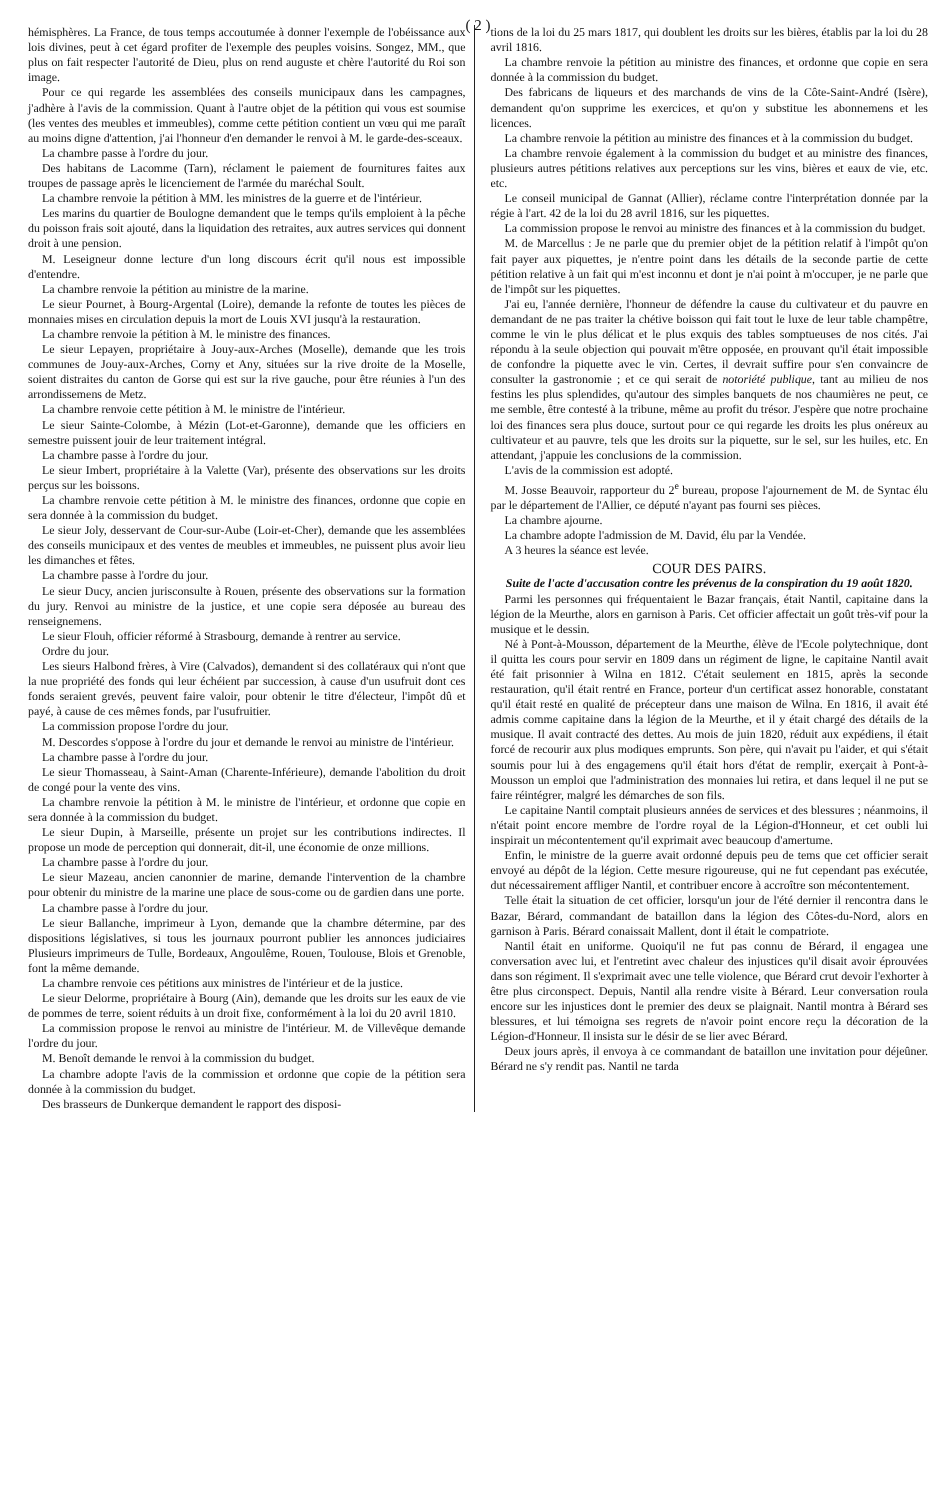( 2 )
hémisphères. La France, de tous temps accoutumée à donner l'exemple de l'obéissance aux lois divines, peut à cet égard profiter de l'exemple des peuples voisins. Songez, MM., que plus on fait respecter l'autorité de Dieu, plus on rend auguste et chère l'autorité du Roi son image.
Pour ce qui regarde les assemblées des conseils municipaux dans les campagnes, j'adhère à l'avis de la commission. Quant à l'autre objet de la pétition qui vous est soumise (les ventes des meubles et immeubles), comme cette pétition contient un vœu qui me paraît au moins digne d'attention, j'ai l'honneur d'en demander le renvoi à M. le garde-des-sceaux.
La chambre passe à l'ordre du jour.
Des habitans de Lacomme (Tarn), réclament le paiement de fournitures faites aux troupes de passage après le licenciement de l'armée du maréchal Soult.
La chambre renvoie la pétition à MM. les ministres de la guerre et de l'intérieur.
Les marins du quartier de Boulogne demandent que le temps qu'ils emploient à la pêche du poisson frais soit ajouté, dans la liquidation des retraites, aux autres services qui donnent droit à une pension.
M. Leseigneur donne lecture d'un long discours écrit qu'il nous est impossible d'entendre.
La chambre renvoie la pétition au ministre de la marine.
Le sieur Pournet, à Bourg-Argental (Loire), demande la refonte de toutes les pièces de monnaies mises en circulation depuis la mort de Louis XVI jusqu'à la restauration.
La chambre renvoie la pétition à M. le ministre des finances.
Le sieur Lepayen, propriétaire à Jouy-aux-Arches (Moselle), demande que les trois communes de Jouy-aux-Arches, Corny et Any, situées sur la rive droite de la Moselle, soient distraites du canton de Gorse qui est sur la rive gauche, pour être réunies à l'un des arrondissemens de Metz.
La chambre renvoie cette pétition à M. le ministre de l'intérieur.
Le sieur Sainte-Colombe, à Mézin (Lot-et-Garonne), demande que les officiers en semestre puissent jouir de leur traitement intégral.
La chambre passe à l'ordre du jour.
Le sieur Imbert, propriétaire à la Valette (Var), présente des observations sur les droits perçus sur les boissons.
La chambre renvoie cette pétition à M. le ministre des finances, ordonne que copie en sera donnée à la commission du budget.
Le sieur Joly, desservant de Cour-sur-Aube (Loir-et-Cher), demande que les assemblées des conseils municipaux et des ventes de meubles et immeubles, ne puissent plus avoir lieu les dimanches et fêtes.
La chambre passe à l'ordre du jour.
Le sieur Ducy, ancien jurisconsulte à Rouen, présente des observations sur la formation du jury. Renvoi au ministre de la justice, et une copie sera déposée au bureau des renseignemens.
Le sieur Flouh, officier réformé à Strasbourg, demande à rentrer au service.
Ordre du jour.
Les sieurs Halbond frères, à Vire (Calvados), demandent si des collatéraux qui n'ont que la nue propriété des fonds qui leur échéient par succession, à cause d'un usufruit dont ces fonds seraient grevés, peuvent faire valoir, pour obtenir le titre d'électeur, l'impôt dû et payé, à cause de ces mêmes fonds, par l'usufruitier.
La commission propose l'ordre du jour.
M. Descordes s'oppose à l'ordre du jour et demande le renvoi au ministre de l'intérieur.
La chambre passe à l'ordre du jour.
Le sieur Thomasseau, à Saint-Aman (Charente-Inférieure), demande l'abolition du droit de congé pour la vente des vins.
La chambre renvoie la pétition à M. le ministre de l'intérieur, et ordonne que copie en sera donnée à la commission du budget.
Le sieur Dupin, à Marseille, présente un projet sur les contributions indirectes. Il propose un mode de perception qui donnerait, dit-il, une économie de onze millions.
La chambre passe à l'ordre du jour.
Le sieur Mazeau, ancien canonnier de marine, demande l'intervention de la chambre pour obtenir du ministre de la marine une place de sous-come ou de gardien dans une porte.
La chambre passe à l'ordre du jour.
Le sieur Ballanche, imprimeur à Lyon, demande que la chambre détermine, par des dispositions législatives, si tous les journaux pourront publier les annonces judiciaires Plusieurs imprimeurs de Tulle, Bordeaux, Angoulême, Rouen, Toulouse, Blois et Grenoble, font la même demande.
La chambre renvoie ces pétitions aux ministres de l'intérieur et de la justice.
Le sieur Delorme, propriétaire à Bourg (Ain), demande que les droits sur les eaux de vie de pommes de terre, soient réduits à un droit fixe, conformément à la loi du 20 avril 1810.
La commission propose le renvoi au ministre de l'intérieur. M. de Villevêque demande l'ordre du jour.
M. Benoît demande le renvoi à la commission du budget.
La chambre adopte l'avis de la commission et ordonne que copie de la pétition sera donnée à la commission du budget.
Des brasseurs de Dunkerque demandent le rapport des disposi-
tions de la loi du 25 mars 1817, qui doublent les droits sur les bières, établis par la loi du 28 avril 1816.
La chambre renvoie la pétition au ministre des finances, et ordonne que copie en sera donnée à la commission du budget.
Des fabricans de liqueurs et des marchands de vins de la Côte-Saint-André (Isère), demandent qu'on supprime les exercices, et qu'on y substitue les abonnemens et les licences.
La chambre renvoie la pétition au ministre des finances et à la commission du budget.
La chambre renvoie également à la commission du budget et au ministre des finances, plusieurs autres pétitions relatives aux perceptions sur les vins, bières et eaux de vie, etc. etc.
Le conseil municipal de Gannat (Allier), réclame contre l'interprétation donnée par la régie à l'art. 42 de la loi du 28 avril 1816, sur les piquettes.
La commission propose le renvoi au ministre des finances et à la commission du budget.
M. de Marcellus : Je ne parle que du premier objet de la pétition relatif à l'impôt qu'on fait payer aux piquettes, je n'entre point dans les détails de la seconde partie de cette pétition relative à un fait qui m'est inconnu et dont je n'ai point à m'occuper, je ne parle que de l'impôt sur les piquettes.
J'ai eu, l'année dernière, l'honneur de défendre la cause du cultivateur et du pauvre en demandant de ne pas traiter la chétive boisson qui fait tout le luxe de leur table champêtre, comme le vin le plus délicat et le plus exquis des tables somptueuses de nos cités. J'ai répondu à la seule objection qui pouvait m'être opposée, en prouvant qu'il était impossible de confondre la piquette avec le vin. Certes, il devrait suffire pour s'en convaincre de consulter la gastronomie ; et ce qui serait de notoriété publique, tant au milieu de nos festins les plus splendides, qu'autour des simples banquets de nos chaumières ne peut, ce me semble, être contesté à la tribune, même au profit du trésor. J'espère que notre prochaine loi des finances sera plus douce, surtout pour ce qui regarde les droits les plus onéreux au cultivateur et au pauvre, tels que les droits sur la piquette, sur le sel, sur les huiles, etc. En attendant, j'appuie les conclusions de la commission.
L'avis de la commission est adopté.
M. Josse Beauvoir, rapporteur du 2<sup>e</sup> bureau, propose l'ajournement de M. de Syntac élu par le département de l'Allier, ce député n'ayant pas fourni ses pièces.
La chambre ajourne.
La chambre adopte l'admission de M. David, élu par la Vendée.
A 3 heures la séance est levée.
COUR DES PAIRS.
Suite de l'acte d'accusation contre les prévenus de la conspiration du 19 août 1820.
Parmi les personnes qui fréquentaient le Bazar français, était Nantil, capitaine dans la légion de la Meurthe, alors en garnison à Paris. Cet officier affectait un goût très-vif pour la musique et le dessin.
Né à Pont-à-Mousson, département de la Meurthe, élève de l'Ecole polytechnique, dont il quitta les cours pour servir en 1809 dans un régiment de ligne, le capitaine Nantil avait été fait prisonnier à Wilna en 1812. C'était seulement en 1815, après la seconde restauration, qu'il était rentré en France, porteur d'un certificat assez honorable, constatant qu'il était resté en qualité de précepteur dans une maison de Wilna. En 1816, il avait été admis comme capitaine dans la légion de la Meurthe, et il y était chargé des détails de la musique. Il avait contracté des dettes. Au mois de juin 1820, réduit aux expédiens, il était forcé de recourir aux plus modiques emprunts. Son père, qui n'avait pu l'aider, et qui s'était soumis pour lui à des engagemens qu'il était hors d'état de remplir, exerçait à Pont-à-Mousson un emploi que l'administration des monnaies lui retira, et dans lequel il ne put se faire réintégrer, malgré les démarches de son fils.
Le capitaine Nantil comptait plusieurs années de services et des blessures ; néanmoins, il n'était point encore membre de l'ordre royal de la Légion-d'Honneur, et cet oubli lui inspirait un mécontentement qu'il exprimait avec beaucoup d'amertume.
Enfin, le ministre de la guerre avait ordonné depuis peu de tems que cet officier serait envoyé au dépôt de la légion. Cette mesure rigoureuse, qui ne fut cependant pas exécutée, dut nécessairement affliger Nantil, et contribuer encore à accroître son mécontentement.
Telle était la situation de cet officier, lorsqu'un jour de l'été dernier il rencontra dans le Bazar, Bérard, commandant de bataillon dans la légion des Côtes-du-Nord, alors en garnison à Paris. Bérard conaissait Mallent, dont il était le compatriote.
Nantil était en uniforme. Quoiqu'il ne fut pas connu de Bérard, il engagea une conversation avec lui, et l'entretint avec chaleur des injustices qu'il disait avoir éprouvées dans son régiment. Il s'exprimait avec une telle violence, que Bérard crut devoir l'exhorter à être plus circonspect. Depuis, Nantil alla rendre visite à Bérard. Leur conversation roula encore sur les injustices dont le premier des deux se plaignait. Nantil montra à Bérard ses blessures, et lui témoigna ses regrets de n'avoir point encore reçu la décoration de la Légion-d'Honneur. Il insista sur le désir de se lier avec Bérard.
Deux jours après, il envoya à ce commandant de bataillon une invitation pour déjeûner. Bérard ne s'y rendit pas. Nantil ne tarda